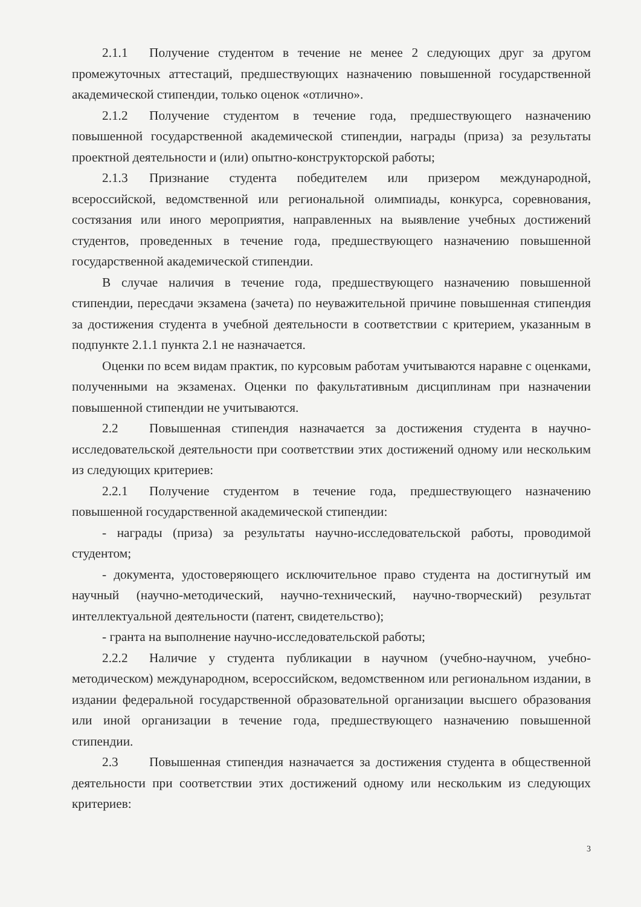2.1.1 Получение студентом в течение не менее 2 следующих друг за другом промежуточных аттестаций, предшествующих назначению повышенной государственной академической стипендии, только оценок «отлично».
2.1.2 Получение студентом в течение года, предшествующего назначению повышенной государственной академической стипендии, награды (приза) за результаты проектной деятельности и (или) опытно-конструкторской работы;
2.1.3 Признание студента победителем или призером международной, всероссийской, ведомственной или региональной олимпиады, конкурса, соревнования, состязания или иного мероприятия, направленных на выявление учебных достижений студентов, проведенных в течение года, предшествующего назначению повышенной государственной академической стипендии.
В случае наличия в течение года, предшествующего назначению повышенной стипендии, пересдачи экзамена (зачета) по неуважительной причине повышенная стипендия за достижения студента в учебной деятельности в соответствии с критерием, указанным в подпункте 2.1.1 пункта 2.1 не назначается.
Оценки по всем видам практик, по курсовым работам учитываются наравне с оценками, полученными на экзаменах. Оценки по факультативным дисциплинам при назначении повышенной стипендии не учитываются.
2.2 Повышенная стипендия назначается за достижения студента в научно-исследовательской деятельности при соответствии этих достижений одному или нескольким из следующих критериев:
2.2.1 Получение студентом в течение года, предшествующего назначению повышенной государственной академической стипендии:
- награды (приза) за результаты научно-исследовательской работы, проводимой студентом;
- документа, удостоверяющего исключительное право студента на достигнутый им научный (научно-методический, научно-технический, научно-творческий) результат интеллектуальной деятельности (патент, свидетельство);
- гранта на выполнение научно-исследовательской работы;
2.2.2 Наличие у студента публикации в научном (учебно-научном, учебно-методическом) международном, всероссийском, ведомственном или региональном издании, в издании федеральной государственной образовательной организации высшего образования или иной организации в течение года, предшествующего назначению повышенной стипендии.
2.3 Повышенная стипендия назначается за достижения студента в общественной деятельности при соответствии этих достижений одному или нескольким из следующих критериев:
3